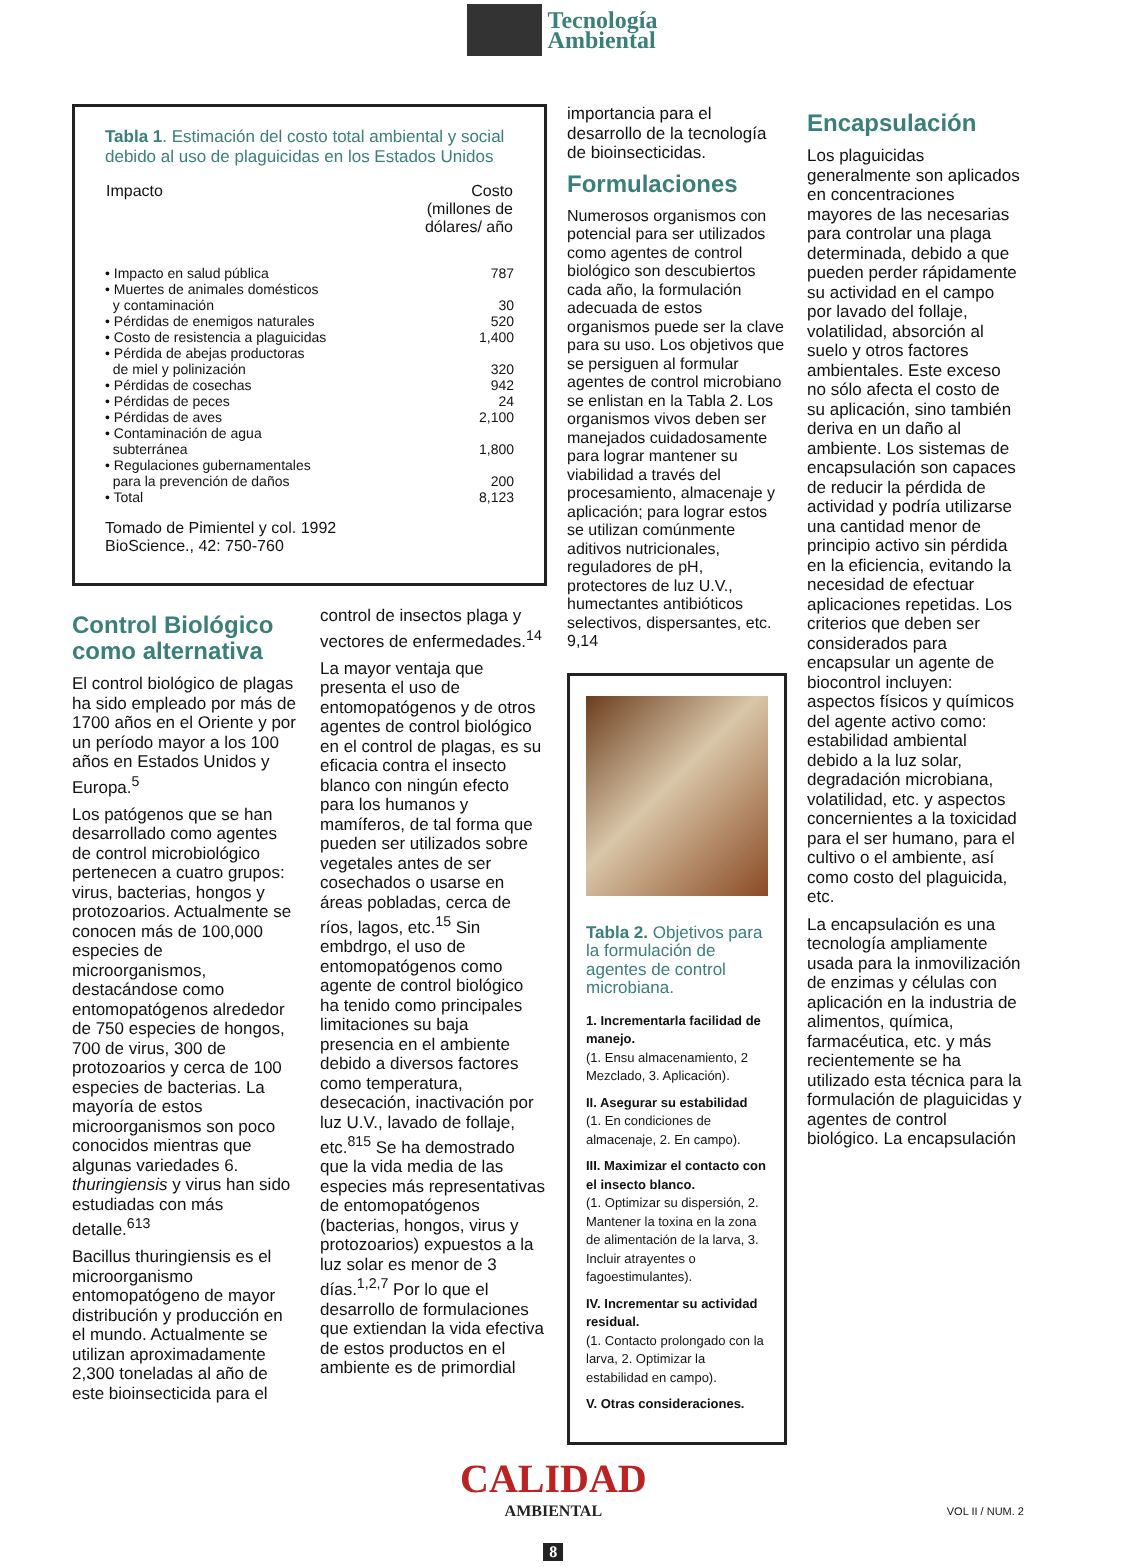Tecnología
Ambiental
Tabla 1 . Estimación del costo total ambiental y social debido al uso de plaguicidas en los Estados Unidos
| Impacto | Costo (millones de dólares/ año |
| --- | --- |
| • Impacto en salud pública | 787 |
| • Muertes de animales domésticos y contaminación | 30 |
| • Pérdidas de enemigos naturales | 520 |
| • Costo de resistencia a plaguicidas | 1,400 |
| • Pérdida de abejas productoras de miel y polinización | 320 |
| • Pérdidas de cosechas | 942 |
| • Pérdidas de peces | 24 |
| • Pérdidas de aves | 2,100 |
| • Contaminación de agua subterránea | 1,800 |
| • Regulaciones gubernamentales para la prevención de daños | 200 |
| • Total | 8,123 |
Tomado de Pimientel y col. 1992
BioScience., 42: 750-760
Control Biológico como alternativa
El control biológico de plagas ha sido empleado por más de 1700 años en el Oriente y por un período mayor a los 100 años en Estados Unidos y Europa.<sup>5</sup>
Los patógenos que se han desarrollado como agentes de control microbiológico pertenecen a cuatro grupos: virus, bacterias, hongos y protozoarios. Actualmente se conocen más de 100,000 especies de microorganismos, destacándose como entomopatógenos alrededor de 750 especies de hongos, 700 de virus, 300 de protozoarios y cerca de 100 especies de bacterias. La mayoría de estos microorganismos son poco conocidos mientras que algunas variedades 6. thuringiensis y virus han sido estudiadas con más detalle.<sup>613</sup>
Bacillus thuringiensis es el microorganismo entomopatógeno de mayor distribución y producción en el mundo. Actualmente se utilizan aproximadamente 2,300 toneladas al año de este bioinsecticida para el
control de insectos plaga y vectores de enfermedades.<sup>14</sup>
La mayor ventaja que presenta el uso de entomopatógenos y de otros agentes de control biológico en el control de plagas, es su eficacia contra el insecto blanco con ningún efecto para los humanos y mamíferos, de tal forma que pueden ser utilizados sobre vegetales antes de ser cosechados o usarse en áreas pobladas, cerca de ríos, lagos, etc.<sup>15</sup> Sin embdrgo, el uso de entomopatógenos como agente de control biológico ha tenido como principales limitaciones su baja presencia en el ambiente debido a diversos factores como temperatura, desecación, inactivación por luz U.V., lavado de follaje, etc.<sup>815</sup> Se ha demostrado que la vida media de las especies más representativas de entomopatógenos (bacterias, hongos, virus y protozoarios) expuestos a la luz solar es menor de 3 días.<sup>1,2,7</sup> Por lo que el desarrollo de formulaciones que extiendan la vida efectiva de estos productos en el ambiente es de primordial
importancia para el desarrollo de la tecnología de bioinsecticidas.
Formulaciones
Numerosos organismos con potencial para ser utilizados como agentes de control biológico son descubiertos cada año, la formulación adecuada de estos organismos puede ser la clave para su uso. Los objetivos que se persiguen al formular agentes de control microbiano se enlistan en la Tabla 2. Los organismos vivos deben ser manejados cuidadosamente para lograr mantener su viabilidad a través del procesamiento, almacenaje y aplicación; para lograr estos se utilizan comúnmente aditivos nutricionales, reguladores de pH, protectores de luz U.V., humectantes antibióticos selectivos, dispersantes, etc. 9,14
Tabla 2. Objetivos para la formulación de agentes de control microbiana.
1. Incrementarla facilidad de manejo.
(1. Ensu almacenamiento, 2 Mezclado, 3. Aplicación).
II. Asegurar su estabilidad
(1. En condiciones de almacenaje, 2. En campo).
III. Maximizar el contacto con el insecto blanco.
(1. Optimizar su dispersión, 2. Mantener la toxina en la zona de alimentación de la larva, 3. Incluir atrayentes o fagoestimulantes).
IV. Incrementar su actividad residual.
(1. Contacto prolongado con la larva, 2. Optimizar la estabilidad en campo).
V. Otras consideraciones.
Encapsulación
Los plaguicidas generalmente son aplicados en concentraciones mayores de las necesarias para controlar una plaga determinada, debido a que pueden perder rápidamente su actividad en el campo por lavado del follaje, volatilidad, absorción al suelo y otros factores ambientales. Este exceso no sólo afecta el costo de su aplicación, sino también deriva en un daño al ambiente. Los sistemas de encapsulación son capaces de reducir la pérdida de actividad y podría utilizarse una cantidad menor de principio activo sin pérdida en la eficiencia, evitando la necesidad de efectuar aplicaciones repetidas. Los criterios que deben ser considerados para encapsular un agente de biocontrol incluyen: aspectos físicos y químicos del agente activo como: estabilidad ambiental debido a la luz solar, degradación microbiana, volatilidad, etc. y aspectos concernientes a la toxicidad para el ser humano, para el cultivo o el ambiente, así como costo del plaguicida, etc.
La encapsulación es una tecnología ampliamente usada para la inmovilización de enzimas y células con aplicación en la industria de alimentos, química, farmacéutica, etc. y más recientemente se ha utilizado esta técnica para la formulación de plaguicidas y agentes de control biológico. La encapsulación
CALIDAD
AMBIENTAL
8
VOL II / NUM. 2